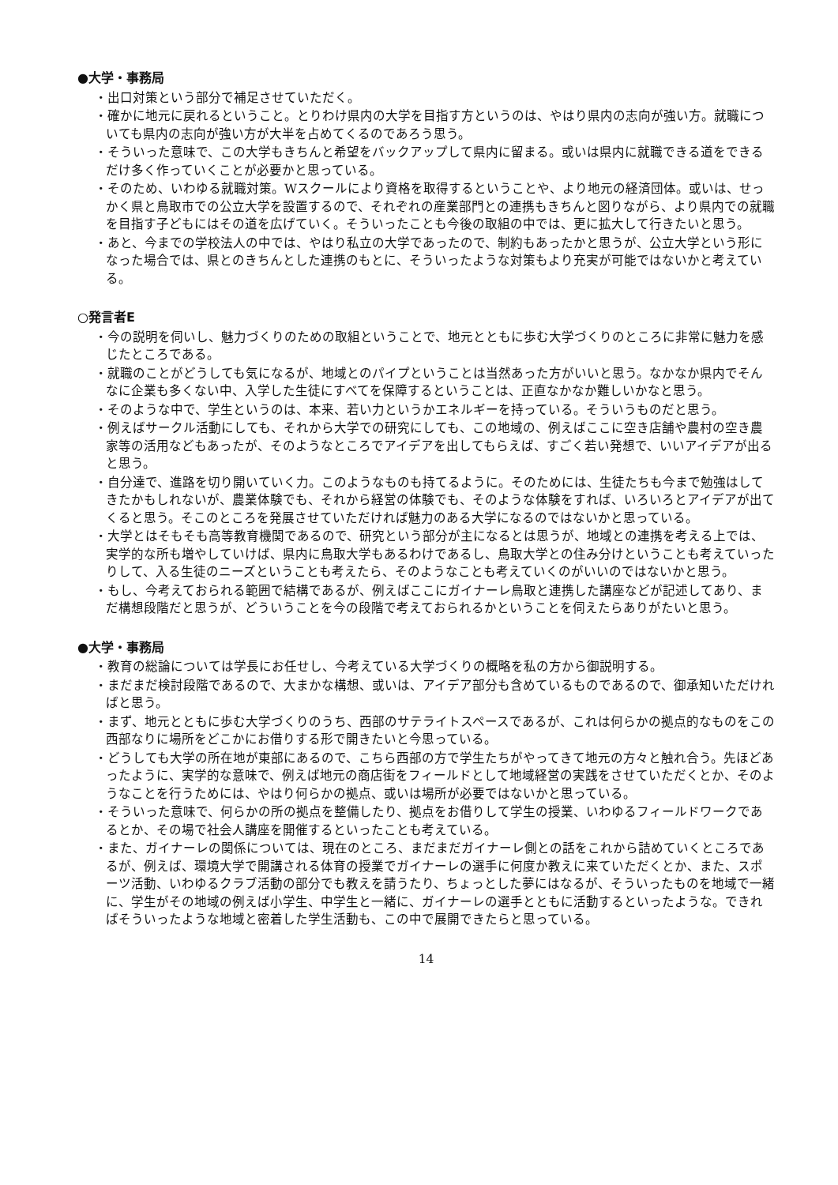●大学・事務局
・出口対策という部分で補足させていただく。
・確かに地元に戻れるということ。とりわけ県内の大学を目指す方というのは、やはり県内の志向が強い方。就職についても県内の志向が強い方が大半を占めてくるのであろう思う。
・そういった意味で、この大学もきちんと希望をバックアップして県内に留まる。或いは県内に就職できる道をできるだけ多く作っていくことが必要かと思っている。
・そのため、いわゆる就職対策。Wスクールにより資格を取得するということや、より地元の経済団体。或いは、せっかく県と鳥取市での公立大学を設置するので、それぞれの産業部門との連携もきちんと図りながら、より県内での就職を目指す子どもにはその道を広げていく。そういったことも今後の取組の中では、更に拡大して行きたいと思う。
・あと、今までの学校法人の中では、やはり私立の大学であったので、制約もあったかと思うが、公立大学という形になった場合では、県とのきちんとした連携のもとに、そういったような対策もより充実が可能ではないかと考えている。
○発言者E
・今の説明を伺いし、魅力づくりのための取組ということで、地元とともに歩む大学づくりのところに非常に魅力を感じたところである。
・就職のことがどうしても気になるが、地域とのパイプということは当然あった方がいいと思う。なかなか県内でそんなに企業も多くない中、入学した生徒にすべてを保障するということは、正直なかなか難しいかなと思う。
・そのような中で、学生というのは、本来、若い力というかエネルギーを持っている。そういうものだと思う。
・例えばサークル活動にしても、それから大学での研究にしても、この地域の、例えばここに空き店舗や農村の空き農家等の活用などもあったが、そのようなところでアイデアを出してもらえば、すごく若い発想で、いいアイデアが出ると思う。
・自分達で、進路を切り開いていく力。このようなものも持てるように。そのためには、生徒たちも今まで勉強はしてきたかもしれないが、農業体験でも、それから経営の体験でも、そのような体験をすれば、いろいろとアイデアが出てくると思う。そこのところを発展させていただければ魅力のある大学になるのではないかと思っている。
・大学とはそもそも高等教育機関であるので、研究という部分が主になるとは思うが、地域との連携を考える上では、実学的な所も増やしていけば、県内に鳥取大学もあるわけであるし、鳥取大学との住み分けということも考えていったりして、入る生徒のニーズということも考えたら、そのようなことも考えていくのがいいのではないかと思う。
・もし、今考えておられる範囲で結構であるが、例えばここにガイナーレ鳥取と連携した講座などが記述してあり、まだ構想段階だと思うが、どういうことを今の段階で考えておられるかということを伺えたらありがたいと思う。
●大学・事務局
・教育の総論については学長にお任せし、今考えている大学づくりの概略を私の方から御説明する。
・まだまだ検討段階であるので、大まかな構想、或いは、アイデア部分も含めているものであるので、御承知いただければと思う。
・まず、地元とともに歩む大学づくりのうち、西部のサテライトスペースであるが、これは何らかの拠点的なものをこの西部なりに場所をどこかにお借りする形で開きたいと今思っている。
・どうしても大学の所在地が東部にあるので、こちら西部の方で学生たちがやってきて地元の方々と触れ合う。先ほどあったように、実学的な意味で、例えば地元の商店街をフィールドとして地域経営の実践をさせていただくとか、そのようなことを行うためには、やはり何らかの拠点、或いは場所が必要ではないかと思っている。
・そういった意味で、何らかの所の拠点を整備したり、拠点をお借りして学生の授業、いわゆるフィールドワークであるとか、その場で社会人講座を開催するといったことも考えている。
・また、ガイナーレの関係については、現在のところ、まだまだガイナーレ側との話をこれから詰めていくところであるが、例えば、環境大学で開講される体育の授業でガイナーレの選手に何度か教えに来ていただくとか、また、スポーツ活動、いわゆるクラブ活動の部分でも教えを請うたり、ちょっとした夢にはなるが、そういったものを地域で一緒に、学生がその地域の例えば小学生、中学生と一緒に、ガイナーレの選手とともに活動するといったような。できればそういったような地域と密着した学生活動も、この中で展開できたらと思っている。
14